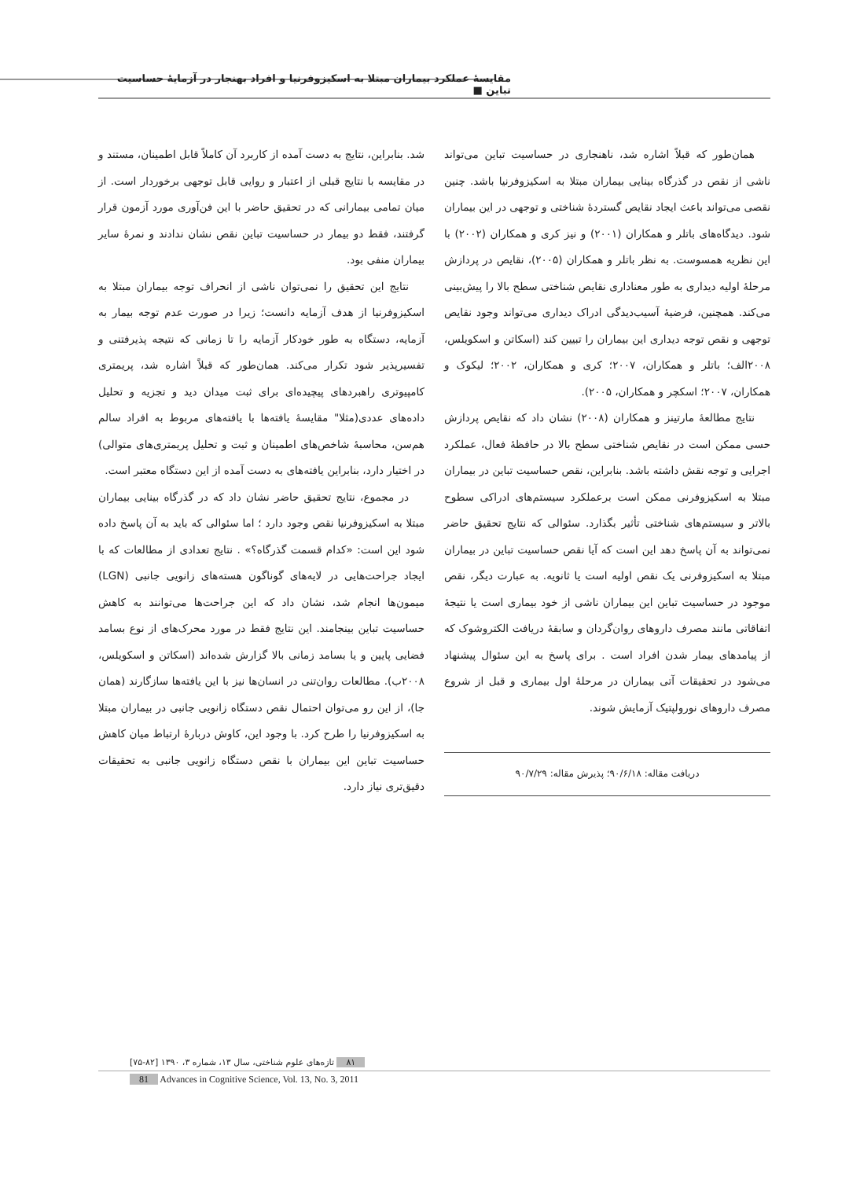مقایسهٔ عملکرد بیماران مبتلا به اسکیزوفرنیا و افراد بهنجار در آزمایهٔ حساسیت تباین ■
شد. بنابراین، نتایج به دست آمده از کاربرد آن کاملاً قابل اطمینان، مستند و در مقایسه با نتایج قبلی از اعتبار و روایی قابل توجهی برخوردار است. از میان تمامی بیمارانی که در تحقیق حاضر با این فن‌آوری مورد آزمون قرار گرفتند، فقط دو بیمار در حساسیت تباین نقص نشان ندادند و نمرهٔ سایر بیماران منفی بود.
نتایج این تحقیق را نمی‌توان ناشی از انحراف توجه بیماران مبتلا به اسکیزوفرنیا از هدف آزمایه دانست؛ زیرا در صورت عدم توجه بیمار به آزمایه، دستگاه به طور خودکار آزمایه را تا زمانی که نتیجه پذیرفتنی و تفسیرپذیر شود تکرار می‌کند. همان‌طور که قبلاً اشاره شد، پریمتری کامپیوتری راهبردهای پیچیده‌ای برای ثبت میدان دید و تجزیه و تحلیل داده‌های عددی(مثلا" مقایسهٔ یافته‌ها با یافته‌های مربوط به افراد سالم هم‌سن، محاسبهٔ شاخص‌های اطمینان و ثبت و تحلیل پریمتری‌های متوالی) در اختیار دارد، بنابراین یافته‌های به دست آمده از این دستگاه معتبر است.
در مجموع، نتایج تحقیق حاضر نشان داد که در گذرگاه بینایی بیماران مبتلا به اسکیزوفرنیا نقص وجود دارد ؛ اما سئوالی که باید به آن پاسخ داده شود این است: «کدام قسمت گذرگاه؟» . نتایج تعدادی از مطالعات که با ایجاد جراحت‌هایی در لایه‌های گوناگون هسته‌های زانویی جانبی (LGN) میمون‌ها انجام شد، نشان داد که این جراحت‌ها می‌توانند به کاهش حساسیت تباین بینجامند. این نتایج فقط در مورد محرک‌های از نوع بسامد فضایی پایین و یا بسامد زمانی بالا گزارش شده‌اند (اسکاتن و اسکویلس، ۲۰۰۸ب). مطالعات روان‌تنی در انسان‌ها نیز با این یافته‌ها سازگارند (همان جا)، از این رو می‌توان احتمال نقص دستگاه زانویی جانبی در بیماران مبتلا به اسکیزوفرنیا را طرح کرد. با وجود این، کاوش دربارهٔ ارتباط میان کاهش حساسیت تباین این بیماران با نقص دستگاه زانویی جانبی به تحقیقات دقیق‌تری نیاز دارد.
همان‌طور که قبلاً اشاره شد، ناهنجاری در حساسیت تباین می‌تواند ناشی از نقص در گذرگاه بینایی بیماران مبتلا به اسکیزوفرنیا باشد. چنین نقصی می‌تواند باعث ایجاد نقایص گستردهٔ شناختی و توجهی در این بیماران شود. دیدگاه‌های باتلر و همکاران (۲۰۰۱) و نیز کری و همکاران (۲۰۰۲) با این نظریه همسوست. به نظر باتلر و همکاران (۲۰۰۵)، نقایص در پردازش مرحلهٔ اولیه دیداری به طور معناداری نقایص شناختی سطح بالا را پیش‌بینی می‌کند. همچنین، فرضیهٔ آسیب‌دیدگی ادراک دیداری می‌تواند وجود نقایص توجهی و نقص توجه دیداری این بیماران را تبیین کند (اسکاتن و اسکویلس، ۲۰۰۸الف؛ باتلر و همکاران، ۲۰۰۷؛ کری و همکاران، ۲۰۰۲؛ لیکوک و همکاران، ۲۰۰۷؛ اسکچر و همکاران، ۲۰۰۵).
نتایج مطالعهٔ مارتینز و همکاران (۲۰۰۸) نشان داد که نقایص پردازش حسی ممکن است در نقایص شناختی سطح بالا در حافظهٔ فعال، عملکرد اجرایی و توجه نقش داشته باشد. بنابراین، نقص حساسیت تباین در بیماران مبتلا به اسکیزوفرنی ممکن است برعملکرد سیستم‌های ادراکی سطوح بالاتر و سیستم‌های شناختی تأثیر بگذارد. سئوالی که نتایج تحقیق حاضر نمی‌تواند به آن پاسخ دهد این است که آیا نقص حساسیت تباین در بیماران مبتلا به اسکیزوفرنی یک نقص اولیه است یا ثانویه. به عبارت دیگر، نقص موجود در حساسیت تباین این بیماران ناشی از خود بیماری است یا نتیجهٔ اتفاقاتی مانند مصرف داروهای روان‌گردان و سابقهٔ دریافت الکتروشوک که از پیامدهای بیمار شدن افراد است . برای پاسخ به این سئوال پیشنهاد می‌شود در تحقیقات آتی بیماران در مرحلهٔ اول بیماری و قبل از شروع مصرف داروهای نورولپتیک آزمایش شوند.
دریافت مقاله: ۹۰/۶/۱۸؛ پذیرش مقاله: ۹۰/۷/۲۹
۸۱ تازه‌های علوم شناختی، سال ۱۳، شماره ۳، ۱۳۹۰ [۸۲-۷۵]
81 Advances in Cognitive Science, Vol. 13, No. 3, 2011